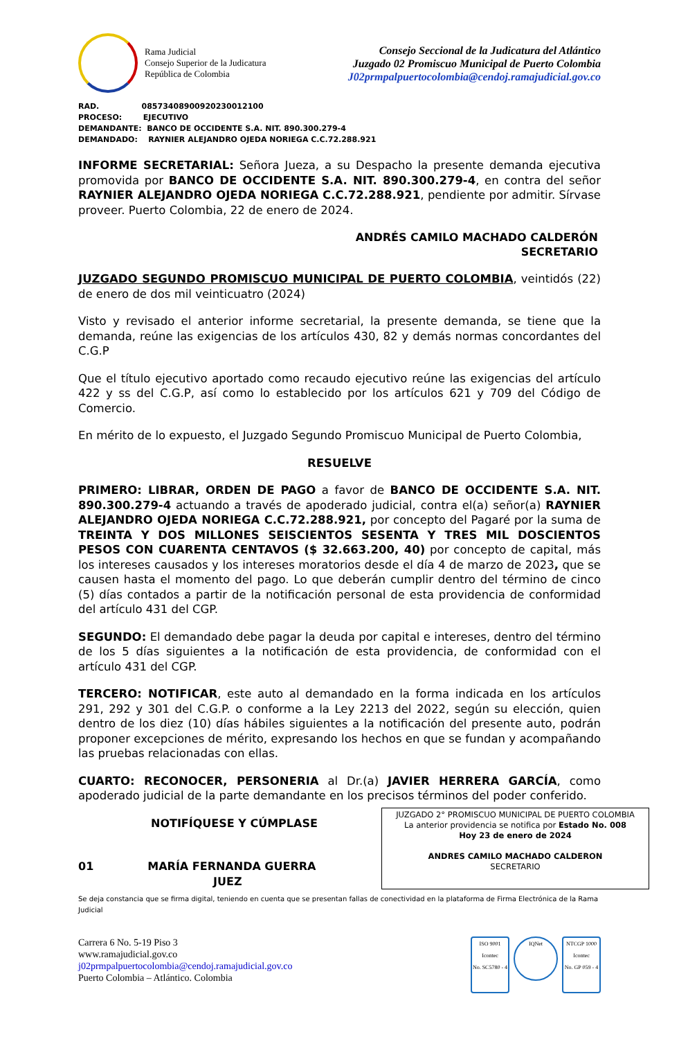Rama Judicial
Consejo Superior de la Judicatura
República de Colombia
Consejo Seccional de la Judicatura del Atlántico
Juzgado 02 Promiscuo Municipal de Puerto Colombia
J02prmpalpuertocolombia@cendoj.ramajudicial.gov.co
RAD. 08573408900920230012100
PROCESO: EJECUTIVO
DEMANDANTE: BANCO DE OCCIDENTE S.A. NIT. 890.300.279-4
DEMANDADO: RAYNIER ALEJANDRO OJEDA NORIEGA C.C.72.288.921
INFORME SECRETARIAL: Señora Jueza, a su Despacho la presente demanda ejecutiva promovida por BANCO DE OCCIDENTE S.A. NIT. 890.300.279-4, en contra del señor RAYNIER ALEJANDRO OJEDA NORIEGA C.C.72.288.921, pendiente por admitir. Sírvase proveer. Puerto Colombia, 22 de enero de 2024.
ANDRÉS CAMILO MACHADO CALDERÓN
SECRETARIO
JUZGADO SEGUNDO PROMISCUO MUNICIPAL DE PUERTO COLOMBIA, veintidós (22) de enero de dos mil veinticuatro (2024)
Visto y revisado el anterior informe secretarial, la presente demanda, se tiene que la demanda, reúne las exigencias de los artículos 430, 82 y demás normas concordantes del C.G.P
Que el título ejecutivo aportado como recaudo ejecutivo reúne las exigencias del artículo 422 y ss del C.G.P, así como lo establecido por los artículos 621 y 709 del Código de Comercio.
En mérito de lo expuesto, el Juzgado Segundo Promiscuo Municipal de Puerto Colombia,
RESUELVE
PRIMERO: LIBRAR, ORDEN DE PAGO a favor de BANCO DE OCCIDENTE S.A. NIT. 890.300.279-4 actuando a través de apoderado judicial, contra el(a) señor(a) RAYNIER ALEJANDRO OJEDA NORIEGA C.C.72.288.921, por concepto del Pagaré por la suma de TREINTA Y DOS MILLONES SEISCIENTOS SESENTA Y TRES MIL DOSCIENTOS PESOS CON CUARENTA CENTAVOS ($ 32.663.200, 40) por concepto de capital, más los intereses causados y los intereses moratorios desde el día 4 de marzo de 2023, que se causen hasta el momento del pago. Lo que deberán cumplir dentro del término de cinco (5) días contados a partir de la notificación personal de esta providencia de conformidad del artículo 431 del CGP.
SEGUNDO: El demandado debe pagar la deuda por capital e intereses, dentro del término de los 5 días siguientes a la notificación de esta providencia, de conformidad con el artículo 431 del CGP.
TERCERO: NOTIFICAR, este auto al demandado en la forma indicada en los artículos 291, 292 y 301 del C.G.P. o conforme a la Ley 2213 del 2022, según su elección, quien dentro de los diez (10) días hábiles siguientes a la notificación del presente auto, podrán proponer excepciones de mérito, expresando los hechos en que se fundan y acompañando las pruebas relacionadas con ellas.
CUARTO: RECONOCER, PERSONERIA al Dr.(a) JAVIER HERRERA GARCÍA, como apoderado judicial de la parte demandante en los precisos términos del poder conferido.
NOTIFÍQUESE Y CÚMPLASE
01 MARÍA FERNANDA GUERRA
JUEZ
JUZGADO 2° PROMISCUO MUNICIPAL DE PUERTO COLOMBIA
La anterior providencia se notifica por Estado No. 008
Hoy 23 de enero de 2024
ANDRES CAMILO MACHADO CALDERON
SECRETARIO
Se deja constancia que se firma digital, teniendo en cuenta que se presentan fallas de conectividad en la plataforma de Firma Electrónica de la Rama Judicial
Carrera 6 No. 5-19 Piso 3
www.ramajudicial.gov.co
j02prmpalpuertocolombia@cendoj.ramajudicial.gov.co
Puerto Colombia – Atlántico. Colombia
ISO 9001
Icontec
No. SC5780 - 4
IQNet
NTCGP 1000
Icontec
No. GP 059 - 4